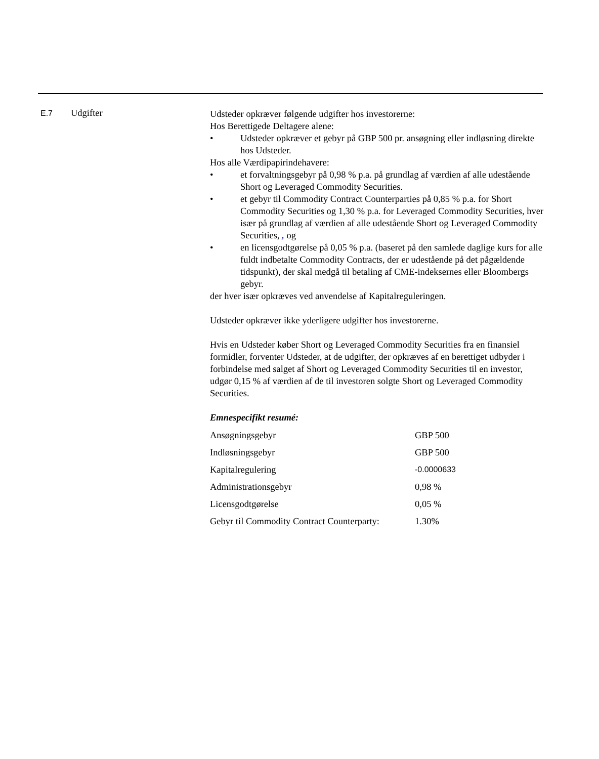E.7
Udgifter
Udsteder opkræver følgende udgifter hos investorerne:
Hos Berettigede Deltagere alene:
• Udsteder opkræver et gebyr på GBP 500 pr. ansøgning eller indløsning direkte hos Udsteder.
Hos alle Værdipapirindehavere:
• et forvaltningsgebyr på 0,98 % p.a. på grundlag af værdien af alle udestående Short og Leveraged Commodity Securities.
• et gebyr til Commodity Contract Counterparties på 0,85 % p.a. for Short Commodity Securities og 1,30 % p.a. for Leveraged Commodity Securities, hver især på grundlag af værdien af alle udestående Short og Leveraged Commodity Securities, , og
• en licensgodtgørelse på 0,05 % p.a. (baseret på den samlede daglige kurs for alle fuldt indbetalte Commodity Contracts, der er udestående på det pågældende tidspunkt), der skal medgå til betaling af CME-indeksernes eller Bloombergs gebyr.
der hver især opkræves ved anvendelse af Kapitalreguleringen.
Udsteder opkræver ikke yderligere udgifter hos investorerne.
Hvis en Udsteder køber Short og Leveraged Commodity Securities fra en finansiel formidler, forventer Udsteder, at de udgifter, der opkræves af en berettiget udbyder i forbindelse med salget af Short og Leveraged Commodity Securities til en investor, udgør 0,15 % af værdien af de til investoren solgte Short og Leveraged Commodity Securities.
Emnespecifikt resumé:
| Ansøgningsgebyr | GBP 500 |
| Indløsningsgebyr | GBP 500 |
| Kapitalregulering | -0.0000633 |
| Administrationsgebyr | 0,98 % |
| Licensgodtgørelse | 0,05 % |
| Gebyr til Commodity Contract Counterparty: | 1.30% |